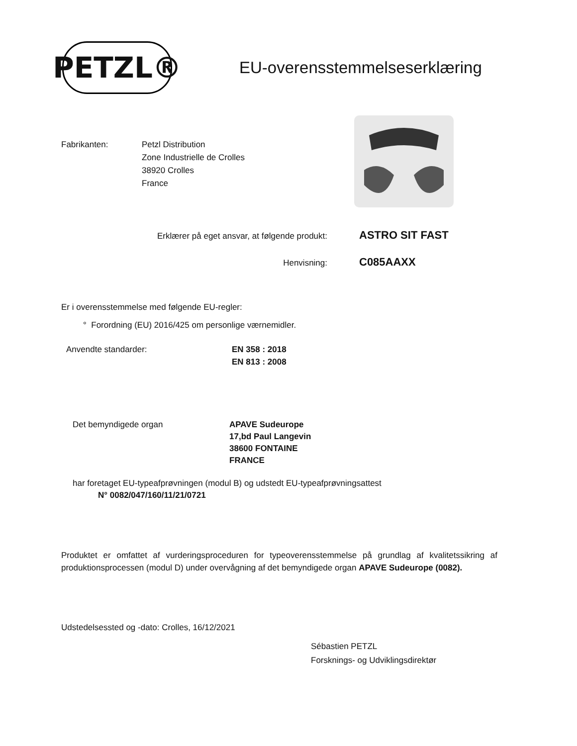PETZL®
EU-overensstemmelseserklæring
Fabrikanten: Petzl Distribution
Zone Industrielle de Crolles
38920 Crolles
France
Erklærer på eget ansvar, at følgende produkt:
ASTRO SIT FAST
Henvisning:
C085AAXX
Er i overensstemmelse med følgende EU-regler:
° Forordning (EU) 2016/425 om personlige værnemidler.
Anvendte standarder: EN 358 : 2018
EN 813 : 2008
Det bemyndigede organ APAVE Sudeurope
17,bd Paul Langevin
38600 FONTAINE
FRANCE
har foretaget EU-typeafprøvningen (modul B) og udstedt EU-typeafprøvningsattest
N° 0082/047/160/11/21/0721
Produktet er omfattet af vurderingsproceduren for typeoverensstemmelse på grundlag af kvalitetssikring af produktionsprocessen (modul D) under overvågning af det bemyndigede organ APAVE Sudeurope (0082).
Udstedelsessted og -dato: Crolles, 16/12/2021
Sébastien PETZL
Forsknings- og Udviklingsdirektør